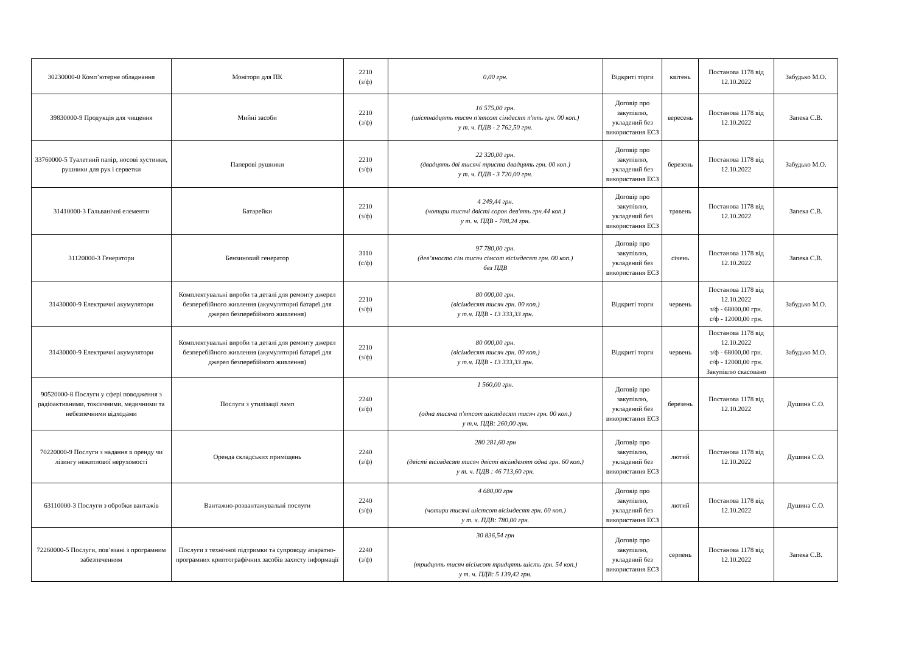| 30230000-0 Комп’ютерне обладнання | Монітори для ПК | 2210 (з/ф) | 0,00 грн. | Відкриті торги | квітень | Постанова 1178 від 12.10.2022 | Забудько М.О. |
| 39830000-9 Продукція для чищення | Мийні засоби | 2210 (з/ф) | 16 575,00 грн. (шістнадцять тисяч п'ятсот сімдесят п'ять грн. 00 коп.) у т. ч. ПДВ - 2 762,50 грн. | Договір про закупівлю, укладений без використання ЕСЗ | вересень | Постанова 1178 від 12.10.2022 | Запека С.В. |
| 33760000-5 Туалетний папір, носові хустинки, рушники для рук і серветки | Паперові рушники | 2210 (з/ф) | 22 320,00 грн. (двадцять дві тисячі триста двадцять грн. 00 коп.) у т. ч. ПДВ - 3 720,00 грн. | Договір про закупівлю, укладений без використання ЕСЗ | березень | Постанова 1178 від 12.10.2022 | Забудько М.О. |
| 31410000-3 Гальванічні елементи | Батарейки | 2210 (з/ф) | 4 249,44 грн. (чотири тисячі двісті сорок дев'ять грн.44 коп.) у т. ч. ПДВ - 708,24 грн. | Договір про закупівлю, укладений без використання ЕСЗ | травень | Постанова 1178 від 12.10.2022 | Запека С.В. |
| 31120000-3 Генератори | Бензиновий генератор | 3110 (с/ф) | 97 780,00 грн. (дев’яносто сім тисяч сімсот вісімдесят грн. 00 коп.) без ПДВ | Договір про закупівлю, укладений без використання ЕСЗ | січень | Постанова 1178 від 12.10.2022 | Запека С.В. |
| 31430000-9 Електричні акумулятори | Комплектувальні вироби та деталі для ремонту джерел безперебійного живлення (акумуляторні батареї для джерел безперебійного живлення) | 2210 (з/ф) | 80 000,00 грн. (вісімдесят тисяч грн. 00 коп.) у т.ч. ПДВ - 13 333,33 грн. | Відкриті торги | червень | Постанова 1178 від 12.10.2022 з/ф - 68000,00 грн. с/ф - 12000,00 грн. | Забудько М.О. |
| 31430000-9 Електричні акумулятори | Комплектувальні вироби та деталі для ремонту джерел безперебійного живлення (акумуляторні батареї для джерел безперебійного живлення) | 2210 (з/ф) | 80 000,00 грн. (вісімдесят тисяч грн. 00 коп.) у т.ч. ПДВ - 13 333,33 грн. | Відкриті торги | червень | Постанова 1178 від 12.10.2022 з/ф - 68000,00 грн. с/ф - 12000,00 грн. Закупівлю скасовано | Забудько М.О. |
| 90520000-8 Послуги у сфері поводження з радіоактивними, токсичними, медичними та небезпечними відходами | Послуги з утилізації ламп | 2240 (з/ф) | 1 560,00 грн. (одна тисяча п'ятсот шістдесят тисяч грн. 00 коп.) у т.ч. ПДВ: 260,00 грн. | Договір про закупівлю, укладений без використання ЕСЗ | березень | Постанова 1178 від 12.10.2022 | Душина С.О. |
| 70220000-9 Послуги з надання в оренду чи лізингу нежитлової нерухомості | Оренда складських приміщень | 2240 (з/ф) | 280 281,60 грн (двісті вісімдесят тисяч двісті вісімдемят одна грн. 60 коп.) у т. ч. ПДВ : 46 713,60 грн. | Договір про закупівлю, укладений без використання ЕСЗ | лютий | Постанова 1178 від 12.10.2022 | Душина С.О. |
| 63110000-3 Послуги з обробки вантажів | Вантажно-розвантажувальні послуги | 2240 (з/ф) | 4 680,00 грн (чотири тисячі шістсот вісімдесят грн. 00 коп.) у т. ч. ПДВ: 780,00 грн. | Договір про закупівлю, укладений без використання ЕСЗ | лютий | Постанова 1178 від 12.10.2022 | Душина С.О. |
| 72260000-5 Послуги, пов’язані з програмним забезпеченням | Послуги з технічної підтримки та супроводу апаратно-програмних криптографічних засобів захисту інформації | 2240 (з/ф) | 30 836,54 грн (тридцять тисяч вісімсот тридцять шість грн. 54 коп.) у т. ч. ПДВ: 5 139,42 грн. | Договір про закупівлю, укладений без використання ЕСЗ | серпень | Постанова 1178 від 12.10.2022 | Запека С.В. |